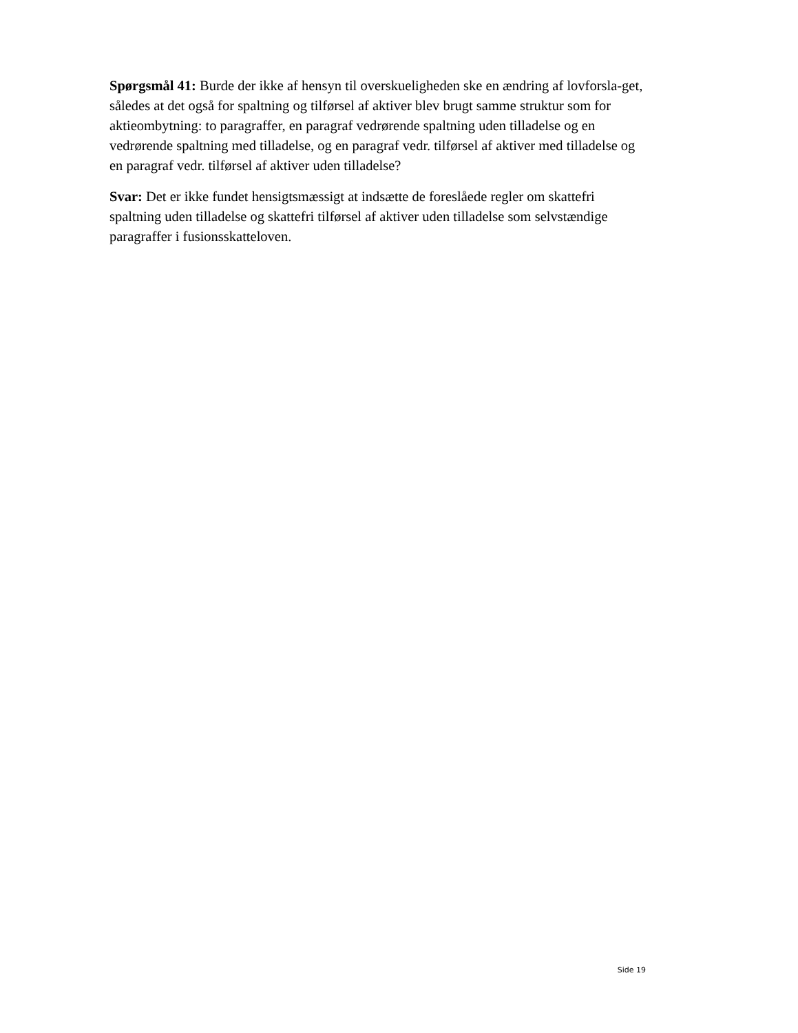Spørgsmål 41: Burde der ikke af hensyn til overskueligheden ske en ændring af lovforsla-get, således at det også for spaltning og tilførsel af aktiver blev brugt samme struktur som for aktieombytning: to paragraffer, en paragraf vedrørende spaltning uden tilladelse og en vedrørende spaltning med tilladelse, og en paragraf vedr. tilførsel af aktiver med tilladelse og en paragraf vedr. tilførsel af aktiver uden tilladelse?
Svar: Det er ikke fundet hensigtsmæssigt at indsætte de foreslåede regler om skattefri spaltning uden tilladelse og skattefri tilførsel af aktiver uden tilladelse som selvstændige paragraffer i fusionsskatteloven.
Side 19